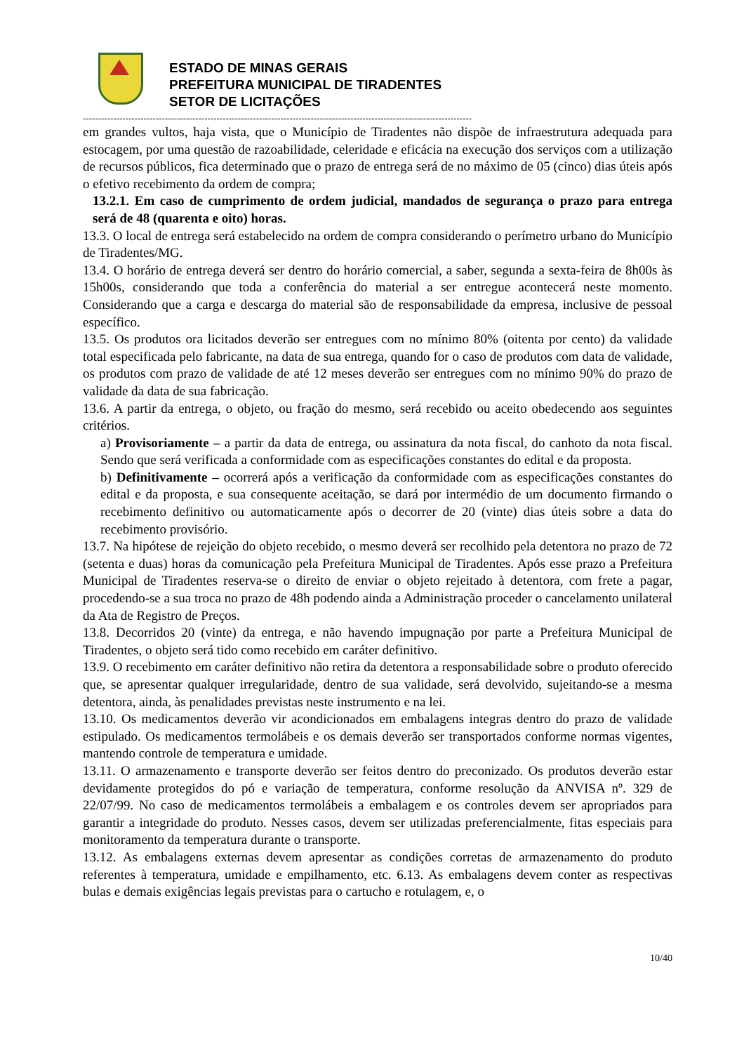ESTADO DE MINAS GERAIS
PREFEITURA MUNICIPAL DE TIRADENTES
SETOR DE LICITAÇÕES
--------------------------------------------------------------------------------------------------------------------------------
em grandes vultos, haja vista, que o Município de Tiradentes não dispõe de infraestrutura adequada para estocagem, por uma questão de razoabilidade, celeridade e eficácia na execução dos serviços com a utilização de recursos públicos, fica determinado que o prazo de entrega será de no máximo de 05 (cinco) dias úteis após o efetivo recebimento da ordem de compra;
13.2.1. Em caso de cumprimento de ordem judicial, mandados de segurança o prazo para entrega será de 48 (quarenta e oito) horas.
13.3. O local de entrega será estabelecido na ordem de compra considerando o perímetro urbano do Município de Tiradentes/MG.
13.4. O horário de entrega deverá ser dentro do horário comercial, a saber, segunda a sexta-feira de 8h00s às 15h00s, considerando que toda a conferência do material a ser entregue acontecerá neste momento. Considerando que a carga e descarga do material são de responsabilidade da empresa, inclusive de pessoal específico.
13.5. Os produtos ora licitados deverão ser entregues com no mínimo 80% (oitenta por cento) da validade total especificada pelo fabricante, na data de sua entrega, quando for o caso de produtos com data de validade, os produtos com prazo de validade de até 12 meses deverão ser entregues com no mínimo 90% do prazo de validade da data de sua fabricação.
13.6. A partir da entrega, o objeto, ou fração do mesmo, será recebido ou aceito obedecendo aos seguintes critérios.
a) Provisoriamente – a partir da data de entrega, ou assinatura da nota fiscal, do canhoto da nota fiscal. Sendo que será verificada a conformidade com as especificações constantes do edital e da proposta.
b) Definitivamente – ocorrerá após a verificação da conformidade com as especificações constantes do edital e da proposta, e sua consequente aceitação, se dará por intermédio de um documento firmando o recebimento definitivo ou automaticamente após o decorrer de 20 (vinte) dias úteis sobre a data do recebimento provisório.
13.7. Na hipótese de rejeição do objeto recebido, o mesmo deverá ser recolhido pela detentora no prazo de 72 (setenta e duas) horas da comunicação pela Prefeitura Municipal de Tiradentes. Após esse prazo a Prefeitura Municipal de Tiradentes reserva-se o direito de enviar o objeto rejeitado à detentora, com frete a pagar, procedendo-se a sua troca no prazo de 48h podendo ainda a Administração proceder o cancelamento unilateral da Ata de Registro de Preços.
13.8. Decorridos 20 (vinte) da entrega, e não havendo impugnação por parte a Prefeitura Municipal de Tiradentes, o objeto será tido como recebido em caráter definitivo.
13.9. O recebimento em caráter definitivo não retira da detentora a responsabilidade sobre o produto oferecido que, se apresentar qualquer irregularidade, dentro de sua validade, será devolvido, sujeitando-se a mesma detentora, ainda, às penalidades previstas neste instrumento e na lei.
13.10. Os medicamentos deverão vir acondicionados em embalagens integras dentro do prazo de validade estipulado. Os medicamentos termolábeis e os demais deverão ser transportados conforme normas vigentes, mantendo controle de temperatura e umidade.
13.11. O armazenamento e transporte deverão ser feitos dentro do preconizado. Os produtos deverão estar devidamente protegidos do pó e variação de temperatura, conforme resolução da ANVISA nº. 329 de 22/07/99. No caso de medicamentos termolábeis a embalagem e os controles devem ser apropriados para garantir a integridade do produto. Nesses casos, devem ser utilizadas preferencialmente, fitas especiais para monitoramento da temperatura durante o transporte.
13.12. As embalagens externas devem apresentar as condições corretas de armazenamento do produto referentes à temperatura, umidade e empilhamento, etc. 6.13. As embalagens devem conter as respectivas bulas e demais exigências legais previstas para o cartucho e rotulagem, e, o
10/40